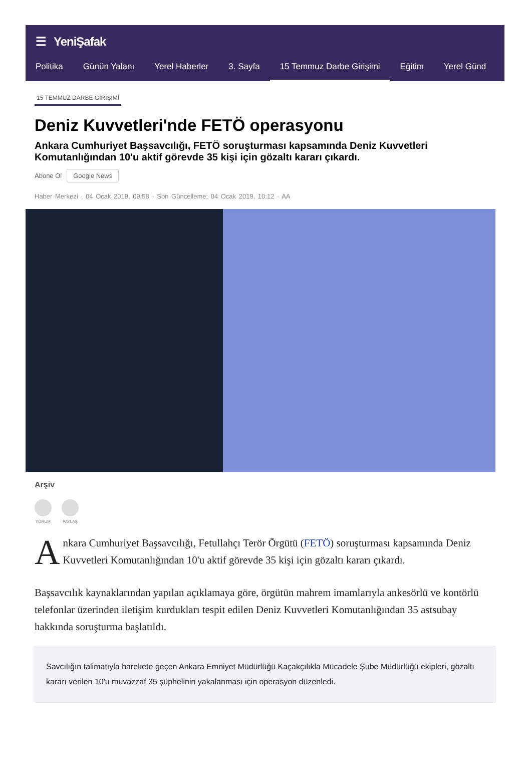☰ YeniŞafak
Politika Günün Yalanı Yerel Haberler 3. Sayfa 15 Temmuz Darbe Girişimi Eğitim Yerel Günd
15 TEMMUZ DARBE GİRİŞİMİ
Deniz Kuvvetleri'nde FETÖ operasyonu
Ankara Cumhuriyet Başsavcılığı, FETÖ soruşturması kapsamında Deniz Kuvvetleri Komutanlığından 10'u aktif görevde 35 kişi için gözaltı kararı çıkardı.
Abone Ol Google News
Haber Merkezi · 04 Ocak 2019, 09:58 · Son Güncelleme: 04 Ocak 2019, 10:12 · AA
Arşiv
YORUM PAYLAŞ
Ankara Cumhuriyet Başsavcılığı, Fetullahçı Terör Örgütü (FETÖ) soruşturması kapsamında Deniz Kuvvetleri Komutanlığından 10'u aktif görevde 35 kişi için gözaltı kararı çıkardı.
Başsavcılık kaynaklarından yapılan açıklamaya göre, örgütün mahrem imamlarıyla ankesörlü ve kontörlü telefonlar üzerinden iletişim kurdukları tespit edilen Deniz Kuvvetleri Komutanlığından 35 astsubay hakkında soruşturma başlatıldı.
Savcılığın talimatıyla harekete geçen Ankara Emniyet Müdürlüğü Kaçakçılıkla Mücadele Şube Müdürlüğü ekipleri, gözaltı kararı verilen 10'u muvazzaf 35 şüphelinin yakalanması için operasyon düzenledi.